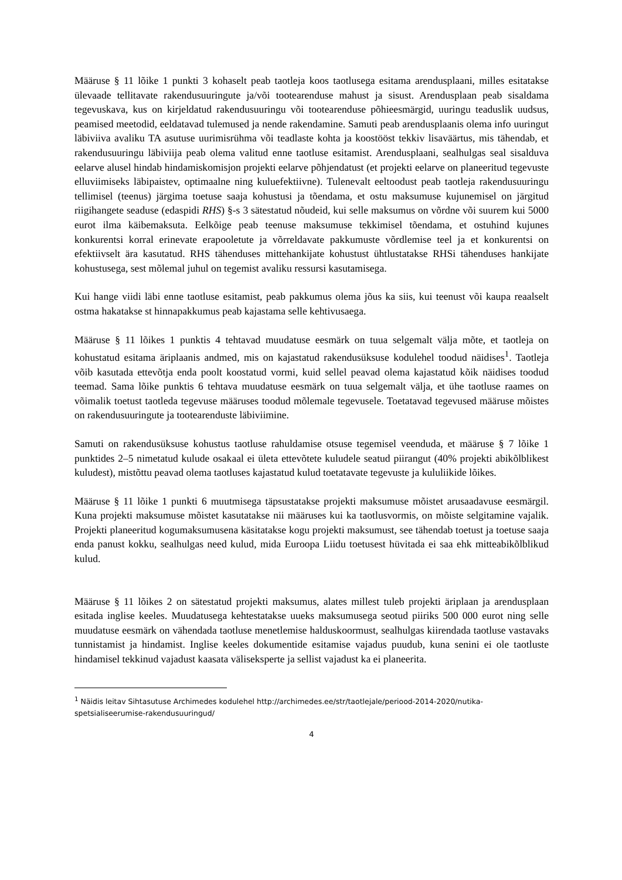Määruse § 11 lõike 1 punkti 3 kohaselt peab taotleja koos taotlusega esitama arendusplaani, milles esitatakse ülevaade tellitavate rakendusuuringute ja/või tootearenduse mahust ja sisust. Arendusplaan peab sisaldama tegevuskava, kus on kirjeldatud rakendusuuringu või tootearenduse põhieesmärgid, uuringu teaduslik uudsus, peamised meetodid, eeldatavad tulemused ja nende rakendamine. Samuti peab arendusplaanis olema info uuringut läbiviiva avaliku TA asutuse uurimisrühma või teadlaste kohta ja koostööst tekkiv lisaväärtus, mis tähendab, et rakendusuuringu läbiviija peab olema valitud enne taotluse esitamist. Arendusplaani, sealhulgas seal sisalduva eelarve alusel hindab hindamiskomisjon projekti eelarve põhjendatust (et projekti eelarve on planeeritud tegevuste elluviimiseks läbipaistev, optimaalne ning kuluefektiivne). Tulenevalt eeltoodust peab taotleja rakendusuuringu tellimisel (teenus) järgima toetuse saaja kohustusi ja tõendama, et ostu maksumuse kujunemisel on järgitud riigihangete seaduse (edaspidi RHS) §-s 3 sätestatud nõudeid, kui selle maksumus on võrdne või suurem kui 5000 eurot ilma käibemaksuta. Eelkõige peab teenuse maksumuse tekkimisel tõendama, et ostuhind kujunes konkurentsi korral erinevate erapooletute ja võrreldavate pakkumuste võrdlemise teel ja et konkurentsi on efektiivselt ära kasutatud. RHS tähenduses mittehankijate kohustust ühtlustatakse RHSi tähenduses hankijate kohustusega, sest mõlemal juhul on tegemist avaliku ressursi kasutamisega.
Kui hange viidi läbi enne taotluse esitamist, peab pakkumus olema jõus ka siis, kui teenust või kaupa reaalselt ostma hakatakse st hinnapakkumus peab kajastama selle kehtivusaega.
Määruse § 11 lõikes 1 punktis 4 tehtavad muudatuse eesmärk on tuua selgemalt välja mõte, et taotleja on kohustatud esitama äriplaanis andmed, mis on kajastatud rakendusüksuse kodulehel toodud näidises<sup>1</sup>. Taotleja võib kasutada ettevõtja enda poolt koostatud vormi, kuid sellel peavad olema kajastatud kõik näidises toodud teemad. Sama lõike punktis 6 tehtava muudatuse eesmärk on tuua selgemalt välja, et ühe taotluse raames on võimalik toetust taotleda tegevuse määruses toodud mõlemale tegevusele. Toetatavad tegevused määruse mõistes on rakendusuuringute ja tootearenduste läbiviimine.
Samuti on rakendusüksuse kohustus taotluse rahuldamise otsuse tegemisel veenduda, et määruse § 7 lõike 1 punktides 2–5 nimetatud kulude osakaal ei ületa ettevõtete kuludele seatud piirangut (40% projekti abikõlblikest kuludest), mistõttu peavad olema taotluses kajastatud kulud toetatavate tegevuste ja kululiikide lõikes.
Määruse § 11 lõike 1 punkti 6 muutmisega täpsustatakse projekti maksumuse mõistet arusaadavuse eesmärgil. Kuna projekti maksumuse mõistet kasutatakse nii määruses kui ka taotlusvormis, on mõiste selgitamine vajalik. Projekti planeeritud kogumaksumusena käsitatakse kogu projekti maksumust, see tähendab toetust ja toetuse saaja enda panust kokku, sealhulgas need kulud, mida Euroopa Liidu toetusest hüvitada ei saa ehk mitteabikõlblikud kulud.
Määruse § 11 lõikes 2 on sätestatud projekti maksumus, alates millest tuleb projekti äriplaan ja arendusplaan esitada inglise keeles. Muudatusega kehtestatakse uueks maksumusega seotud piiriks 500 000 eurot ning selle muudatuse eesmärk on vähendada taotluse menetlemise halduskoormust, sealhulgas kiirendada taotluse vastavaks tunnistamist ja hindamist. Inglise keeles dokumentide esitamise vajadus puudub, kuna senini ei ole taotluste hindamisel tekkinud vajadust kaasata väliseksperte ja sellist vajadust ka ei planeerita.
<sup>1</sup> Näidis leitav Sihtasutuse Archimedes kodulehel http://archimedes.ee/str/taotlejale/periood-2014-2020/nutika-spetsialiseerumise-rakendusuuringud/
4